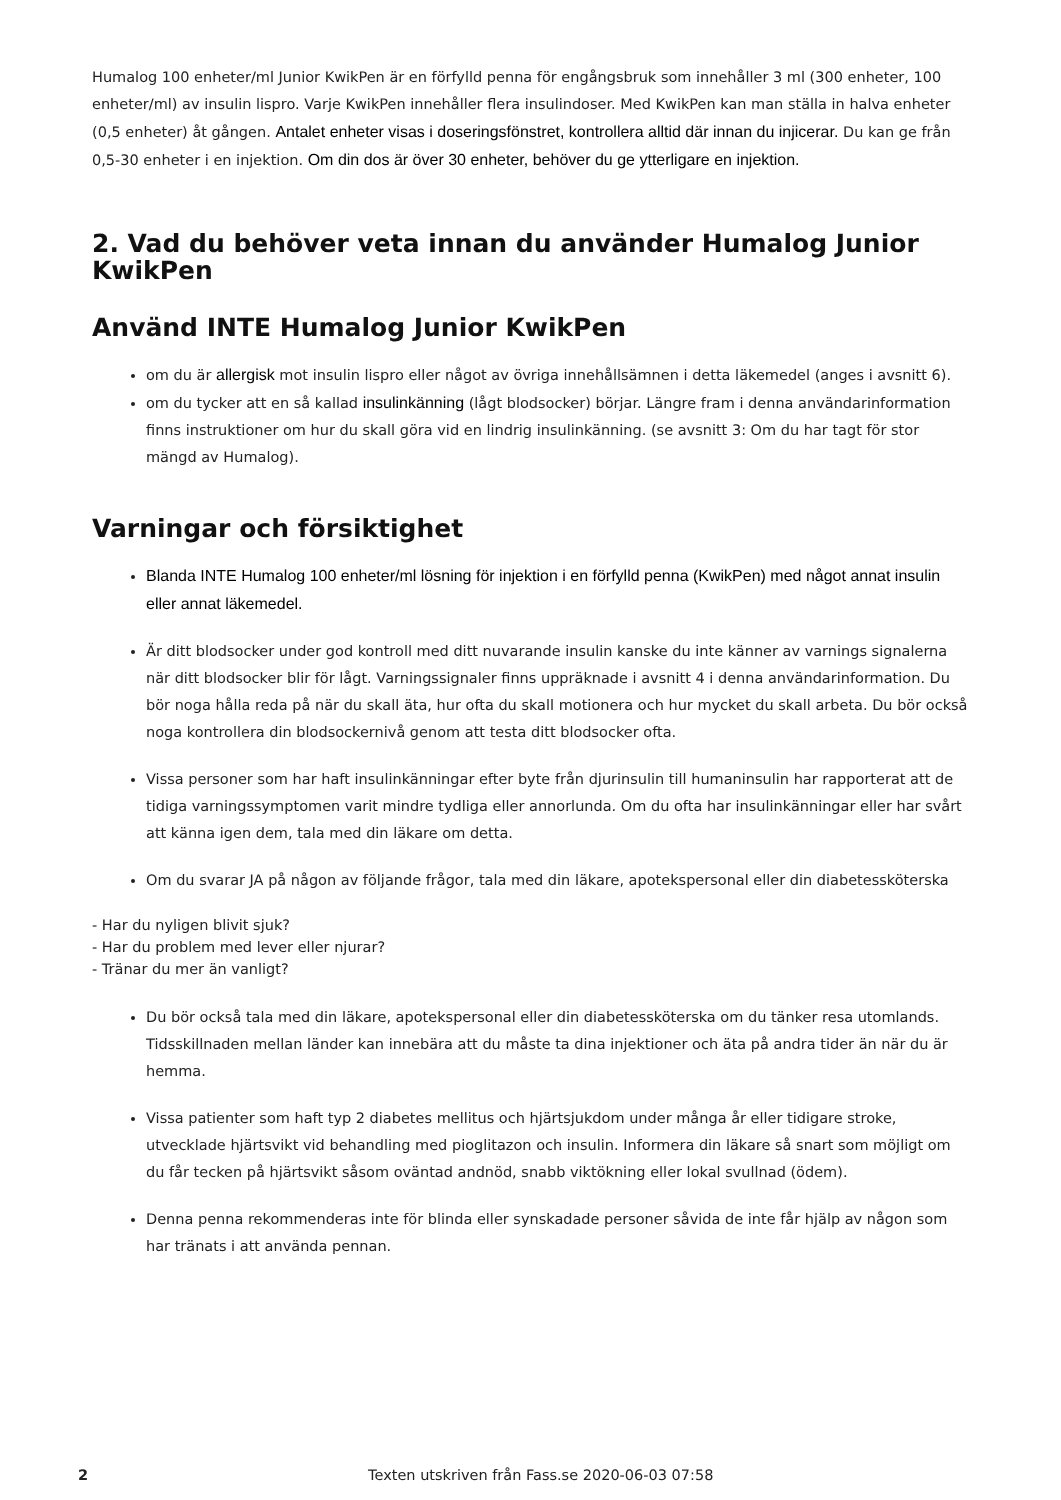Humalog 100 enheter/ml Junior KwikPen är en förfylld penna för engångsbruk som innehåller 3 ml (300 enheter, 100 enheter/ml) av insulin lispro. Varje KwikPen innehåller flera insulindoser. Med KwikPen kan man ställa in halva enheter (0,5 enheter) åt gången. Antalet enheter visas i doseringsfönstret, kontrollera alltid där innan du injicerar. Du kan ge från 0,5-30 enheter i en injektion. Om din dos är över 30 enheter, behöver du ge ytterligare en injektion.
2. Vad du behöver veta innan du använder Humalog Junior KwikPen
Använd INTE Humalog Junior KwikPen
om du är allergisk mot insulin lispro eller något av övriga innehållsämnen i detta läkemedel (anges i avsnitt 6).
om du tycker att en så kallad insulinkänning (lågt blodsocker) börjar. Längre fram i denna användarinformation finns instruktioner om hur du skall göra vid en lindrig insulinkänning. (se avsnitt 3: Om du har tagt för stor mängd av Humalog).
Varningar och försiktighet
Blanda INTE Humalog 100 enheter/ml lösning för injektion i en förfylld penna (KwikPen) med något annat insulin eller annat läkemedel.
Är ditt blodsocker under god kontroll med ditt nuvarande insulin kanske du inte känner av varnings signalerna när ditt blodsocker blir för lågt. Varningssignaler finns uppräknade i avsnitt 4 i denna användarinformation. Du bör noga hålla reda på när du skall äta, hur ofta du skall motionera och hur mycket du skall arbeta. Du bör också noga kontrollera din blodsockernivå genom att testa ditt blodsocker ofta.
Vissa personer som har haft insulinkänningar efter byte från djurinsulin till humaninsulin har rapporterat att de tidiga varningssymptomen varit mindre tydliga eller annorlunda. Om du ofta har insulinkänningar eller har svårt att känna igen dem, tala med din läkare om detta.
Om du svarar JA på någon av följande frågor, tala med din läkare, apotekspersonal eller din diabetessköterska
- Har du nyligen blivit sjuk?
- Har du problem med lever eller njurar?
- Tränar du mer än vanligt?
Du bör också tala med din läkare, apotekspersonal eller din diabetessköterska om du tänker resa utomlands. Tidsskillnaden mellan länder kan innebära att du måste ta dina injektioner och äta på andra tider än när du är hemma.
Vissa patienter som haft typ 2 diabetes mellitus och hjärtsjukdom under många år eller tidigare stroke, utvecklade hjärtsvikt vid behandling med pioglitazon och insulin. Informera din läkare så snart som möjligt om du får tecken på hjärtsvikt såsom oväntad andnöd, snabb viktökning eller lokal svullnad (ödem).
Denna penna rekommenderas inte för blinda eller synskadade personer såvida de inte får hjälp av någon som har tränats i att använda pennan.
2 Texten utskriven från Fass.se 2020-06-03 07:58